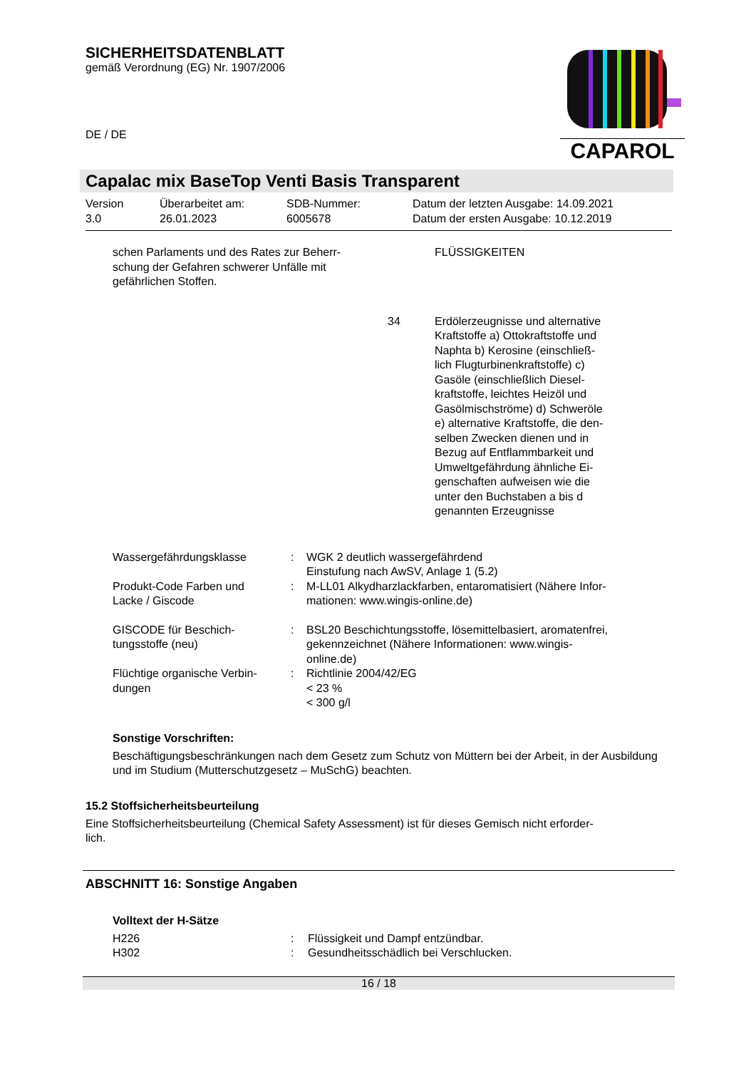SICHERHEITSDATENBLATT
gemäß Verordnung (EG) Nr. 1907/2006
DE / DE
CAPAROL
Capalac mix BaseTop Venti Basis Transparent
| Version 3.0 | Überarbeitet am: 26.01.2023 | SDB-Nummer: 6005678 | Datum der letzten Ausgabe: 14.09.2021 Datum der ersten Ausgabe: 10.12.2019 |
| schen Parlaments und des Rates zur Beherr- schung der Gefahren schwerer Unfälle mit gefährlichen Stoffen. | | FLÜSSIGKEITEN |
| | 34 | Erdölerzeugnisse und alternative Kraftstoffe a) Ottokraftstoffe und Naphta b) Kerosine (einschließ- lich Flugturbinenkraftstoffe) c) Gasöle (einschließlich Diesel- kraftstoffe, leichtes Heizöl und Gasölmischströme) d) Schweröle e) alternative Kraftstoffe, die den- selben Zwecken dienen und in Bezug auf Entflammbarkeit und Umweltgefährdung ähnliche Ei- genschaften aufweisen wie die unter den Buchstaben a bis d genannten Erzeugnisse |
| Wassergefährdungsklasse | : | WGK 2 deutlich wassergefährdend Einstufung nach AwSV, Anlage 1 (5.2) |
| Produkt-Code Farben und Lacke / Giscode | : | M-LL01 Alkydharzlackfarben, entaromatisiert (Nähere Infor- mationen: www.wingis-online.de) |
| GISCODE für Beschich- tungsstoffe (neu) | : | BSL20 Beschichtungsstoffe, lösemittelbasiert, aromatenfrei, gekennzeichnet (Nähere Informationen: www.wingis- online.de) |
| Flüchtige organische Verbin- dungen | : | Richtlinie 2004/42/EG < 23 % < 300 g/l |
Sonstige Vorschriften:
Beschäftigungsbeschränkungen nach dem Gesetz zum Schutz von Müttern bei der Arbeit, in der Ausbildung und im Studium (Mutterschutzgesetz – MuSchG) beachten.
15.2 Stoffsicherheitsbeurteilung
Eine Stoffsicherheitsbeurteilung (Chemical Safety Assessment) ist für dieses Gemisch nicht erforder-
lich.
ABSCHNITT 16: Sonstige Angaben
Volltext der H-Sätze
| H226 | : | Flüssigkeit und Dampf entzündbar. |
| H302 | : | Gesundheitsschädlich bei Verschlucken. |
16 / 18